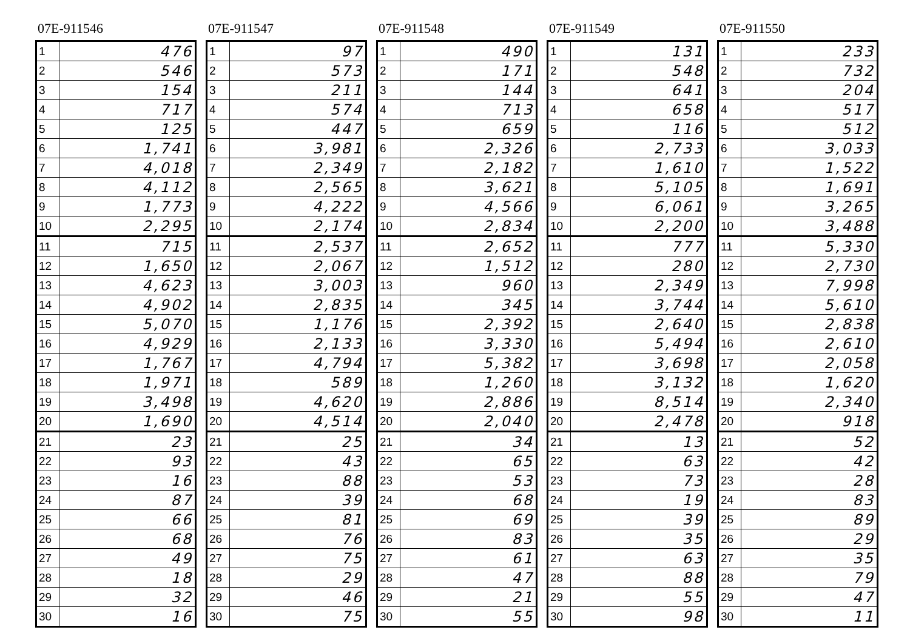07E-911546
| 1 | 476 |
| 2 | 546 |
| 3 | 154 |
| 4 | 717 |
| 5 | 125 |
| 6 | 1,741 |
| 7 | 4,018 |
| 8 | 4,112 |
| 9 | 1,773 |
| 10 | 2,295 |
| 11 | 715 |
| 12 | 1,650 |
| 13 | 4,623 |
| 14 | 4,902 |
| 15 | 5,070 |
| 16 | 4,929 |
| 17 | 1,767 |
| 18 | 1,971 |
| 19 | 3,498 |
| 20 | 1,690 |
| 21 | 23 |
| 22 | 93 |
| 23 | 16 |
| 24 | 87 |
| 25 | 66 |
| 26 | 68 |
| 27 | 49 |
| 28 | 18 |
| 29 | 32 |
| 30 | 16 |
07E-911547
| 1 | 97 |
| 2 | 573 |
| 3 | 211 |
| 4 | 574 |
| 5 | 447 |
| 6 | 3,981 |
| 7 | 2,349 |
| 8 | 2,565 |
| 9 | 4,222 |
| 10 | 2,174 |
| 11 | 2,537 |
| 12 | 2,067 |
| 13 | 3,003 |
| 14 | 2,835 |
| 15 | 1,176 |
| 16 | 2,133 |
| 17 | 4,794 |
| 18 | 589 |
| 19 | 4,620 |
| 20 | 4,514 |
| 21 | 25 |
| 22 | 43 |
| 23 | 88 |
| 24 | 39 |
| 25 | 81 |
| 26 | 76 |
| 27 | 75 |
| 28 | 29 |
| 29 | 46 |
| 30 | 75 |
07E-911548
| 1 | 490 |
| 2 | 171 |
| 3 | 144 |
| 4 | 713 |
| 5 | 659 |
| 6 | 2,326 |
| 7 | 2,182 |
| 8 | 3,621 |
| 9 | 4,566 |
| 10 | 2,834 |
| 11 | 2,652 |
| 12 | 1,512 |
| 13 | 960 |
| 14 | 345 |
| 15 | 2,392 |
| 16 | 3,330 |
| 17 | 5,382 |
| 18 | 1,260 |
| 19 | 2,886 |
| 20 | 2,040 |
| 21 | 34 |
| 22 | 65 |
| 23 | 53 |
| 24 | 68 |
| 25 | 69 |
| 26 | 83 |
| 27 | 61 |
| 28 | 47 |
| 29 | 21 |
| 30 | 55 |
07E-911549
| 1 | 131 |
| 2 | 548 |
| 3 | 641 |
| 4 | 658 |
| 5 | 116 |
| 6 | 2,733 |
| 7 | 1,610 |
| 8 | 5,105 |
| 9 | 6,061 |
| 10 | 2,200 |
| 11 | 777 |
| 12 | 280 |
| 13 | 2,349 |
| 14 | 3,744 |
| 15 | 2,640 |
| 16 | 5,494 |
| 17 | 3,698 |
| 18 | 3,132 |
| 19 | 8,514 |
| 20 | 2,478 |
| 21 | 13 |
| 22 | 63 |
| 23 | 73 |
| 24 | 19 |
| 25 | 39 |
| 26 | 35 |
| 27 | 63 |
| 28 | 88 |
| 29 | 55 |
| 30 | 98 |
07E-911550
| 1 | 233 |
| 2 | 732 |
| 3 | 204 |
| 4 | 517 |
| 5 | 512 |
| 6 | 3,033 |
| 7 | 1,522 |
| 8 | 1,691 |
| 9 | 3,265 |
| 10 | 3,488 |
| 11 | 5,330 |
| 12 | 2,730 |
| 13 | 7,998 |
| 14 | 5,610 |
| 15 | 2,838 |
| 16 | 2,610 |
| 17 | 2,058 |
| 18 | 1,620 |
| 19 | 2,340 |
| 20 | 918 |
| 21 | 52 |
| 22 | 42 |
| 23 | 28 |
| 24 | 83 |
| 25 | 89 |
| 26 | 29 |
| 27 | 35 |
| 28 | 79 |
| 29 | 47 |
| 30 | 11 |